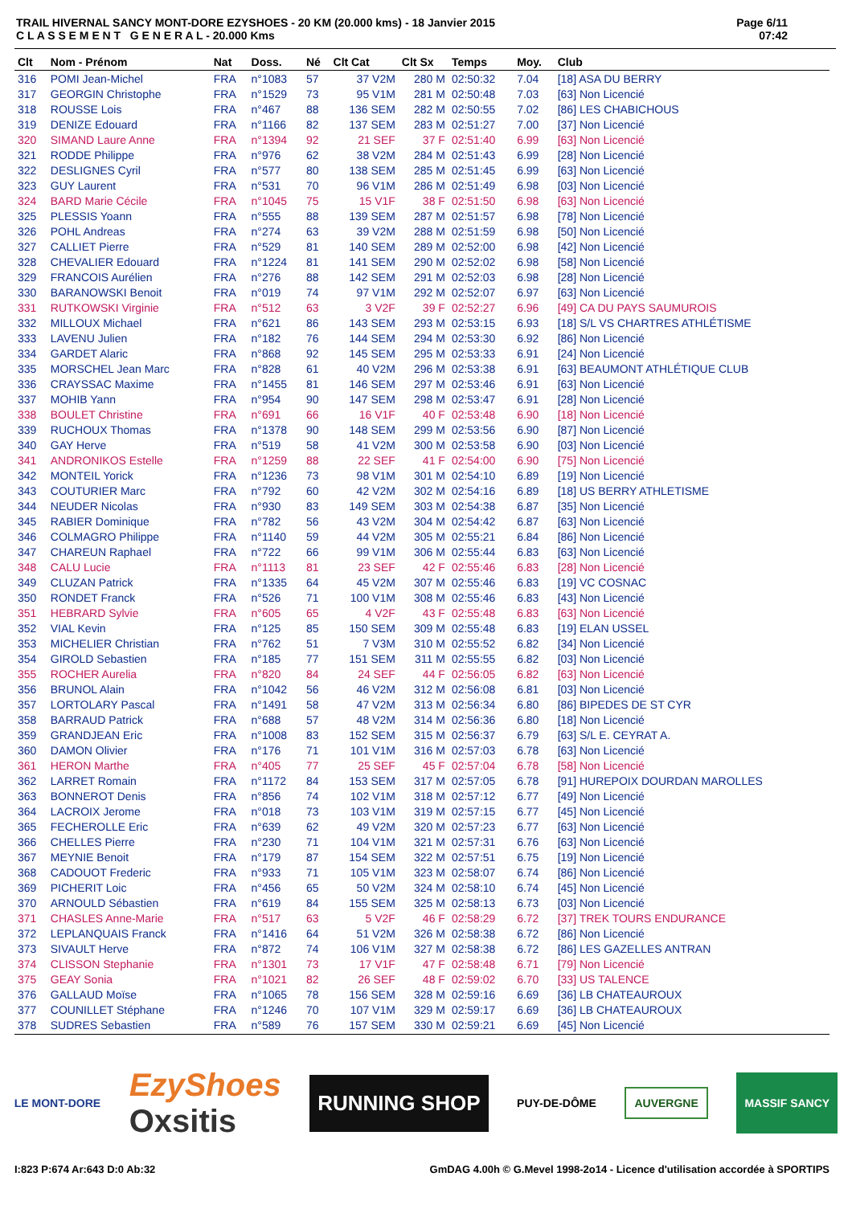TRAIL HIVERNAL SANCY MONT-DORE EZYSHOES - 20 KM (20.000 kms) - 18 Janvier 2015
C L A S S E M E N T G E N E R A L - 20.000 Kms
Page 6/11
07:42
| Clt | Nom - Prénom | Nat | Doss. | Né | Clt Cat | Clt Sx | Temps | Moy. | Club |
| --- | --- | --- | --- | --- | --- | --- | --- | --- | --- |
| 316 | POMI Jean-Michel | FRA | n°1083 | 57 | 37 V2M | 280 M | 02:50:32 | 7.04 | [18] ASA DU BERRY |
| 317 | GEORGIN Christophe | FRA | n°1529 | 73 | 95 V1M | 281 M | 02:50:48 | 7.03 | [63] Non Licencié |
| 318 | ROUSSE Lois | FRA | n°467 | 88 | 136 SEM | 282 M | 02:50:55 | 7.02 | [86] LES CHABICHOUS |
| 319 | DENIZE Edouard | FRA | n°1166 | 82 | 137 SEM | 283 M | 02:51:27 | 7.00 | [37] Non Licencié |
| 320 | SIMAND Laure Anne | FRA | n°1394 | 92 | 21 SEF | 37 F | 02:51:40 | 6.99 | [63] Non Licencié |
| 321 | RODDE Philippe | FRA | n°976 | 62 | 38 V2M | 284 M | 02:51:43 | 6.99 | [28] Non Licencié |
| 322 | DESLIGNES Cyril | FRA | n°577 | 80 | 138 SEM | 285 M | 02:51:45 | 6.99 | [63] Non Licencié |
| 323 | GUY Laurent | FRA | n°531 | 70 | 96 V1M | 286 M | 02:51:49 | 6.98 | [03] Non Licencié |
| 324 | BARD Marie Cécile | FRA | n°1045 | 75 | 15 V1F | 38 F | 02:51:50 | 6.98 | [63] Non Licencié |
| 325 | PLESSIS Yoann | FRA | n°555 | 88 | 139 SEM | 287 M | 02:51:57 | 6.98 | [78] Non Licencié |
| 326 | POHL Andreas | FRA | n°274 | 63 | 39 V2M | 288 M | 02:51:59 | 6.98 | [50] Non Licencié |
| 327 | CALLIET Pierre | FRA | n°529 | 81 | 140 SEM | 289 M | 02:52:00 | 6.98 | [42] Non Licencié |
| 328 | CHEVALIER Edouard | FRA | n°1224 | 81 | 141 SEM | 290 M | 02:52:02 | 6.98 | [58] Non Licencié |
| 329 | FRANCOIS Aurélien | FRA | n°276 | 88 | 142 SEM | 291 M | 02:52:03 | 6.98 | [28] Non Licencié |
| 330 | BARANOWSKI Benoit | FRA | n°019 | 74 | 97 V1M | 292 M | 02:52:07 | 6.97 | [63] Non Licencié |
| 331 | RUTKOWSKI Virginie | FRA | n°512 | 63 | 3 V2F | 39 F | 02:52:27 | 6.96 | [49] CA DU PAYS SAUMUROIS |
| 332 | MILLOUX Michael | FRA | n°621 | 86 | 143 SEM | 293 M | 02:53:15 | 6.93 | [18] S/L VS CHARTRES ATHLÉTISME |
| 333 | LAVENU Julien | FRA | n°182 | 76 | 144 SEM | 294 M | 02:53:30 | 6.92 | [86] Non Licencié |
| 334 | GARDET Alaric | FRA | n°868 | 92 | 145 SEM | 295 M | 02:53:33 | 6.91 | [24] Non Licencié |
| 335 | MORSCHEL Jean Marc | FRA | n°828 | 61 | 40 V2M | 296 M | 02:53:38 | 6.91 | [63] BEAUMONT ATHLÉTIQUE CLUB |
| 336 | CRAYSSAC Maxime | FRA | n°1455 | 81 | 146 SEM | 297 M | 02:53:46 | 6.91 | [63] Non Licencié |
| 337 | MOHIB Yann | FRA | n°954 | 90 | 147 SEM | 298 M | 02:53:47 | 6.91 | [28] Non Licencié |
| 338 | BOULET Christine | FRA | n°691 | 66 | 16 V1F | 40 F | 02:53:48 | 6.90 | [18] Non Licencié |
| 339 | RUCHOUX Thomas | FRA | n°1378 | 90 | 148 SEM | 299 M | 02:53:56 | 6.90 | [87] Non Licencié |
| 340 | GAY Herve | FRA | n°519 | 58 | 41 V2M | 300 M | 02:53:58 | 6.90 | [03] Non Licencié |
| 341 | ANDRONIKOS Estelle | FRA | n°1259 | 88 | 22 SEF | 41 F | 02:54:00 | 6.90 | [75] Non Licencié |
| 342 | MONTEIL Yorick | FRA | n°1236 | 73 | 98 V1M | 301 M | 02:54:10 | 6.89 | [19] Non Licencié |
| 343 | COUTURIER Marc | FRA | n°792 | 60 | 42 V2M | 302 M | 02:54:16 | 6.89 | [18] US BERRY ATHLETISME |
| 344 | NEUDER Nicolas | FRA | n°930 | 83 | 149 SEM | 303 M | 02:54:38 | 6.87 | [35] Non Licencié |
| 345 | RABIER Dominique | FRA | n°782 | 56 | 43 V2M | 304 M | 02:54:42 | 6.87 | [63] Non Licencié |
| 346 | COLMAGRO Philippe | FRA | n°1140 | 59 | 44 V2M | 305 M | 02:55:21 | 6.84 | [86] Non Licencié |
| 347 | CHAREUN Raphael | FRA | n°722 | 66 | 99 V1M | 306 M | 02:55:44 | 6.83 | [63] Non Licencié |
| 348 | CALU Lucie | FRA | n°1113 | 81 | 23 SEF | 42 F | 02:55:46 | 6.83 | [28] Non Licencié |
| 349 | CLUZAN Patrick | FRA | n°1335 | 64 | 45 V2M | 307 M | 02:55:46 | 6.83 | [19] VC COSNAC |
| 350 | RONDET Franck | FRA | n°526 | 71 | 100 V1M | 308 M | 02:55:46 | 6.83 | [43] Non Licencié |
| 351 | HEBRARD Sylvie | FRA | n°605 | 65 | 4 V2F | 43 F | 02:55:48 | 6.83 | [63] Non Licencié |
| 352 | VIAL Kevin | FRA | n°125 | 85 | 150 SEM | 309 M | 02:55:48 | 6.83 | [19] ELAN USSEL |
| 353 | MICHELIER Christian | FRA | n°762 | 51 | 7 V3M | 310 M | 02:55:52 | 6.82 | [34] Non Licencié |
| 354 | GIROLD Sebastien | FRA | n°185 | 77 | 151 SEM | 311 M | 02:55:55 | 6.82 | [03] Non Licencié |
| 355 | ROCHER Aurelia | FRA | n°820 | 84 | 24 SEF | 44 F | 02:56:05 | 6.82 | [63] Non Licencié |
| 356 | BRUNOL Alain | FRA | n°1042 | 56 | 46 V2M | 312 M | 02:56:08 | 6.81 | [03] Non Licencié |
| 357 | LORTOLARY Pascal | FRA | n°1491 | 58 | 47 V2M | 313 M | 02:56:34 | 6.80 | [86] BIPEDES DE ST CYR |
| 358 | BARRAUD Patrick | FRA | n°688 | 57 | 48 V2M | 314 M | 02:56:36 | 6.80 | [18] Non Licencié |
| 359 | GRANDJEAN Eric | FRA | n°1008 | 83 | 152 SEM | 315 M | 02:56:37 | 6.79 | [63] S/L E. CEYRAT A. |
| 360 | DAMON Olivier | FRA | n°176 | 71 | 101 V1M | 316 M | 02:57:03 | 6.78 | [63] Non Licencié |
| 361 | HERON Marthe | FRA | n°405 | 77 | 25 SEF | 45 F | 02:57:04 | 6.78 | [58] Non Licencié |
| 362 | LARRET Romain | FRA | n°1172 | 84 | 153 SEM | 317 M | 02:57:05 | 6.78 | [91] HUREPOIX DOURDAN MAROLLES |
| 363 | BONNEROT Denis | FRA | n°856 | 74 | 102 V1M | 318 M | 02:57:12 | 6.77 | [49] Non Licencié |
| 364 | LACROIX Jerome | FRA | n°018 | 73 | 103 V1M | 319 M | 02:57:15 | 6.77 | [45] Non Licencié |
| 365 | FECHEROLLE Eric | FRA | n°639 | 62 | 49 V2M | 320 M | 02:57:23 | 6.77 | [63] Non Licencié |
| 366 | CHELLES Pierre | FRA | n°230 | 71 | 104 V1M | 321 M | 02:57:31 | 6.76 | [63] Non Licencié |
| 367 | MEYNIE Benoit | FRA | n°179 | 87 | 154 SEM | 322 M | 02:57:51 | 6.75 | [19] Non Licencié |
| 368 | CADOUOT Frederic | FRA | n°933 | 71 | 105 V1M | 323 M | 02:58:07 | 6.74 | [86] Non Licencié |
| 369 | PICHERIT Loic | FRA | n°456 | 65 | 50 V2M | 324 M | 02:58:10 | 6.74 | [45] Non Licencié |
| 370 | ARNOULD Sébastien | FRA | n°619 | 84 | 155 SEM | 325 M | 02:58:13 | 6.73 | [03] Non Licencié |
| 371 | CHASLES Anne-Marie | FRA | n°517 | 63 | 5 V2F | 46 F | 02:58:29 | 6.72 | [37] TREK TOURS ENDURANCE |
| 372 | LEPLANQUAIS Franck | FRA | n°1416 | 64 | 51 V2M | 326 M | 02:58:38 | 6.72 | [86] Non Licencié |
| 373 | SIVAULT Herve | FRA | n°872 | 74 | 106 V1M | 327 M | 02:58:38 | 6.72 | [86] LES GAZELLES ANTRAN |
| 374 | CLISSON Stephanie | FRA | n°1301 | 73 | 17 V1F | 47 F | 02:58:48 | 6.71 | [79] Non Licencié |
| 375 | GEAY Sonia | FRA | n°1021 | 82 | 26 SEF | 48 F | 02:59:02 | 6.70 | [33] US TALENCE |
| 376 | GALLAUD Moïse | FRA | n°1065 | 78 | 156 SEM | 328 M | 02:59:16 | 6.69 | [36] LB CHATEAUROUX |
| 377 | COUNILLET Stéphane | FRA | n°1246 | 70 | 107 V1M | 329 M | 02:59:17 | 6.69 | [36] LB CHATEAUROUX |
| 378 | SUDRES Sebastien | FRA | n°589 | 76 | 157 SEM | 330 M | 02:59:21 | 6.69 | [45] Non Licencié |
LE MONT-DORE
EzyShoes
Oxsitis
RUNNING SHOP
PUY-DE-DÔME
AUVERGNE
MASSIF SANCY
I:823 P:674 Ar:643 D:0 Ab:32 GmDAG 4.00h © G.Mevel 1998-2o14 - Licence d'utilisation accordée à SPORTIPS